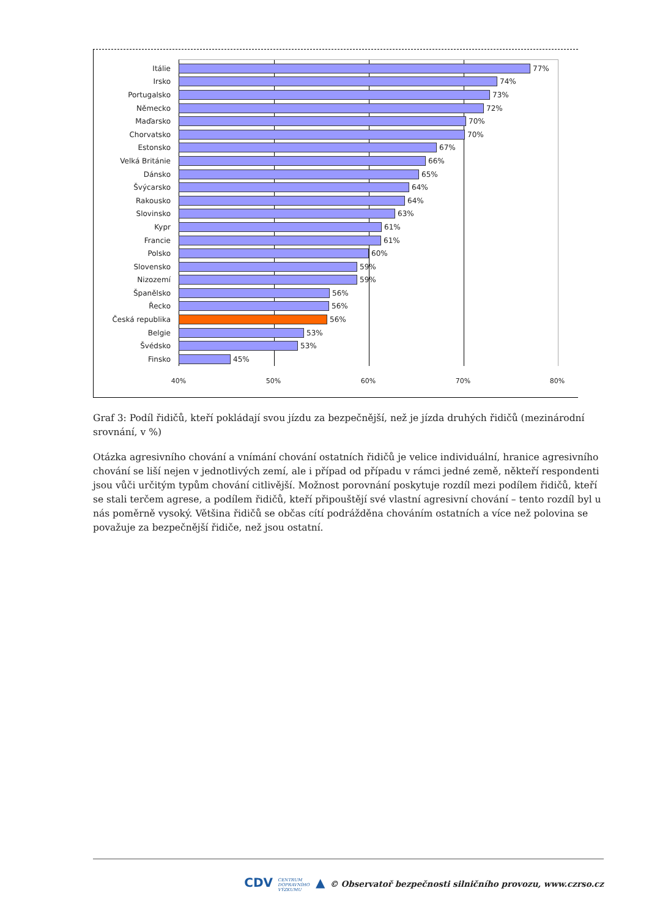Itálie 77%
Irsko 74%
Portugalsko 73%
Německo 72%
Maďarsko 70%
Chorvatsko 70%
Estonsko 67%
Velká Británie 66%
Dánsko 65%
Švýcarsko 64%
Rakousko 64%
Slovinsko 63%
Kypr 61%
Francie 61%
Polsko 60%
Slovensko 59%
Nizozemí 59%
Španělsko 56%
Řecko 56%
Česká republika 56%
Belgie 53%
Švédsko 53%
Finsko 45%
40% 50% 60% 70% 80%
Graf 3: Podíl řidičů, kteří pokládají svou jízdu za bezpečnější, než je jízda druhých řidičů (mezinárodní srovnání, v %)
Otázka agresivního chování a vnímání chování ostatních řidičů je velice individuální, hranice agresivního chování se liší nejen v jednotlivých zemí, ale i případ od případu v rámci jedné země, někteří respondenti jsou vůči určitým typům chování citlivější. Možnost porovnání poskytuje rozdíl mezi podílem řidičů, kteří se stali terčem agrese, a podílem řidičů, kteří připouštějí své vlastní agresivní chování – tento rozdíl byl u nás poměrně vysoký. Většina řidičů se občas cítí podrážděna chováním ostatních a více než polovina se považuje za bezpečnější řidiče, než jsou ostatní.
CDV CENTRUM
DOPRAVNÍHO
VÝZKUMU ▲ © Observatoř bezpečnosti silničního provozu, www.czrso.cz